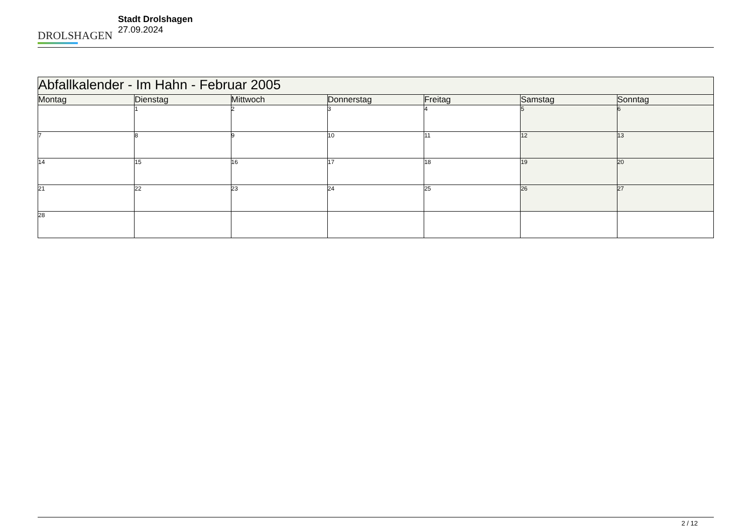DROLSHAGEN
Stadt Drolshagen
27.09.2024
| Abfallkalender - Im Hahn - Februar 2005 | | | | | | |
| Montag | Dienstag | Mittwoch | Donnerstag | Freitag | Samstag | Sonntag |
| | 1 | 2 | 3 | 4 | 5 | 6 |
| 7 | 8 | 9 | 10 | 11 | 12 | 13 |
| 14 | 15 | 16 | 17 | 18 | 19 | 20 |
| 21 | 22 | 23 | 24 | 25 | 26 | 27 |
| 28 | | | | | | |
2 / 12